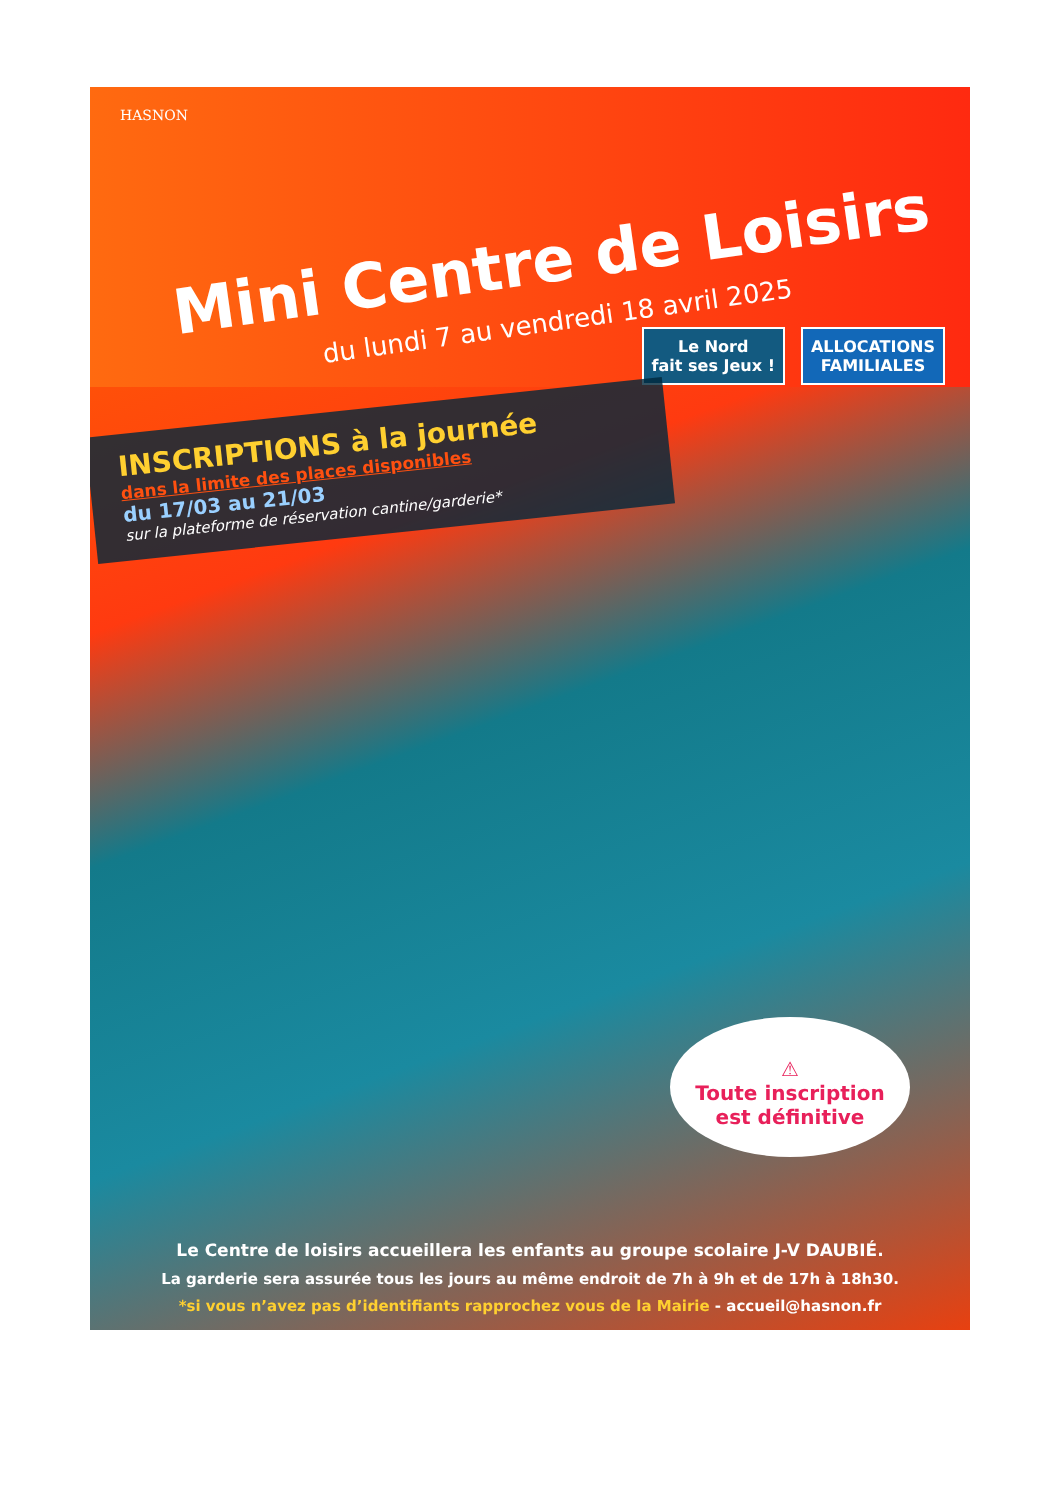HASNON
Mini Centre de Loisirs
du lundi 7 au vendredi 18 avril 2025
Le Nord
fait ses Jeux !
ALLOCATIONS
FAMILIALES
INSCRIPTIONS à la journée
dans la limite des places disponibles
du 17/03 au 21/03
sur la plateforme de réservation cantine/garderie*
⚠
Toute inscription
est définitive
Le Centre de loisirs accueillera les enfants au groupe scolaire J-V DAUBIÉ.
La garderie sera assurée tous les jours au même endroit de 7h à 9h et de 17h à 18h30.
*si vous n’avez pas d’identifiants rapprochez vous de la Mairie - accueil@hasnon.fr